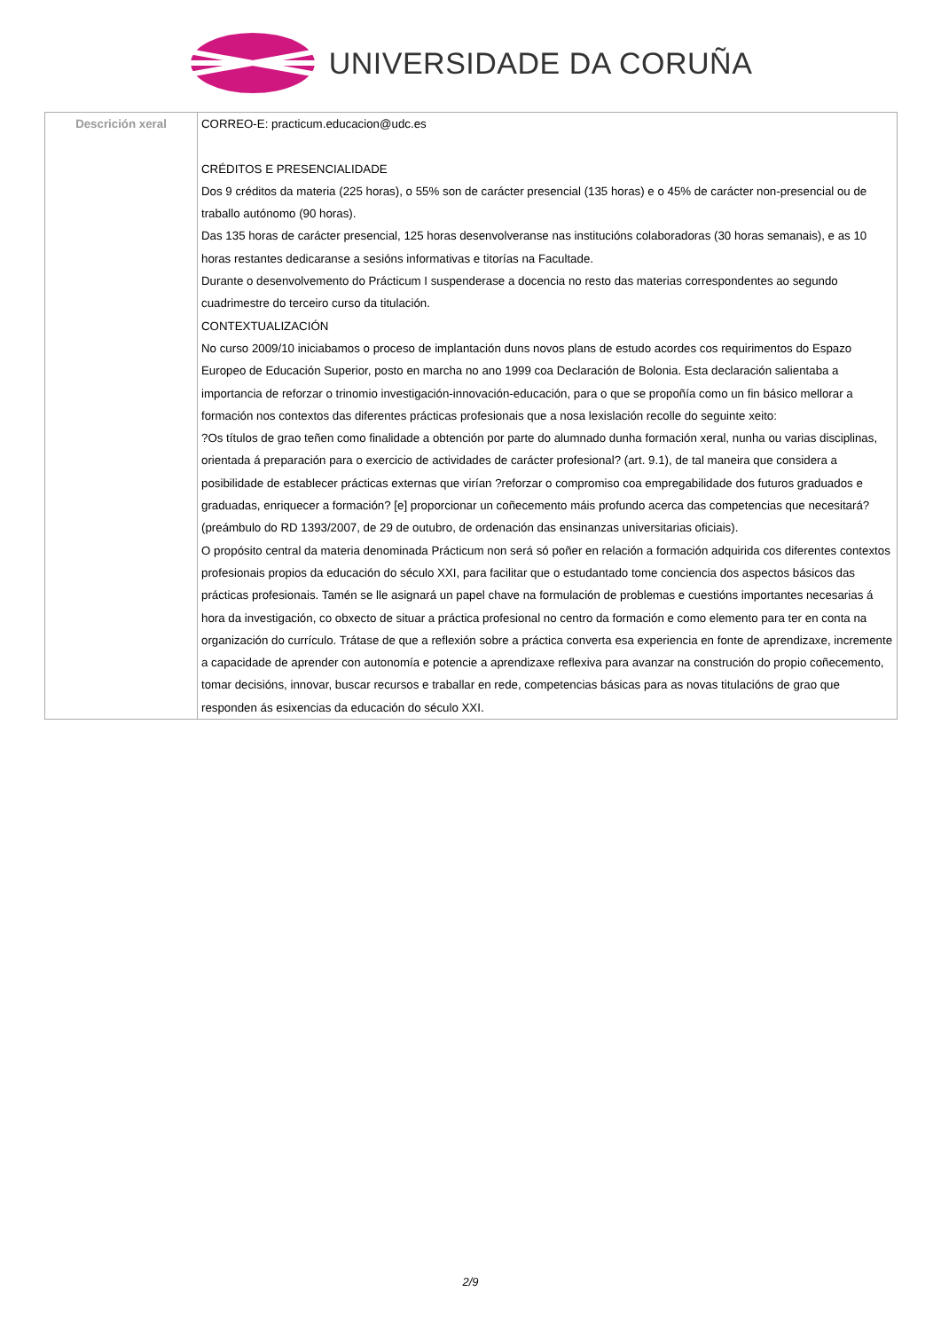UNIVERSIDADE DA CORUÑA
| Descrición xeral | CORREO-E: practicum.educacion@udc.es CRÉDITOS E PRESENCIALIDADE Dos 9 créditos da materia (225 horas), o 55% son de carácter presencial (135 horas) e o 45% de carácter non-presencial ou de traballo autónomo (90 horas). Das 135 horas de carácter presencial, 125 horas desenvolveranse nas institucións colaboradoras (30 horas semanais), e as 10 horas restantes dedicaranse a sesións informativas e titorías na Facultade. Durante o desenvolvemento do Prácticum I suspenderase a docencia no resto das materias correspondentes ao segundo cuadrimestre do terceiro curso da titulación. CONTEXTUALIZACIÓN No curso 2009/10 iniciabamos o proceso de implantación duns novos plans de estudo acordes cos requirimentos do Espazo Europeo de Educación Superior, posto en marcha no ano 1999 coa Declaración de Bolonia. Esta declaración salientaba a importancia de reforzar o trinomio investigación-innovación-educación, para o que se propoñía como un fin básico mellorar a formación nos contextos das diferentes prácticas profesionais que a nosa lexislación recolle do seguinte xeito: ?Os títulos de grao teñen como finalidade a obtención por parte do alumnado dunha formación xeral, nunha ou varias disciplinas, orientada á preparación para o exercicio de actividades de carácter profesional? (art. 9.1), de tal maneira que considera a posibilidade de establecer prácticas externas que virían ?reforzar o compromiso coa empregabilidade dos futuros graduados e graduadas, enriquecer a formación? [e] proporcionar un coñecemento máis profundo acerca das competencias que necesitará? (preámbulo do RD 1393/2007, de 29 de outubro, de ordenación das ensinanzas universitarias oficiais). O propósito central da materia denominada Prácticum non será só poñer en relación a formación adquirida cos diferentes contextos profesionais propios da educación do século XXI, para facilitar que o estudantado tome conciencia dos aspectos básicos das prácticas profesionais. Tamén se lle asignará un papel chave na formulación de problemas e cuestións importantes necesarias á hora da investigación, co obxecto de situar a práctica profesional no centro da formación e como elemento para ter en conta na organización do currículo. Trátase de que a reflexión sobre a práctica converta esa experiencia en fonte de aprendizaxe, incremente a capacidade de aprender con autonomía e potencie a aprendizaxe reflexiva para avanzar na construción do propio coñecemento, tomar decisións, innovar, buscar recursos e traballar en rede, competencias básicas para as novas titulacións de grao que responden ás esixencias da educación do século XXI. |
2/9